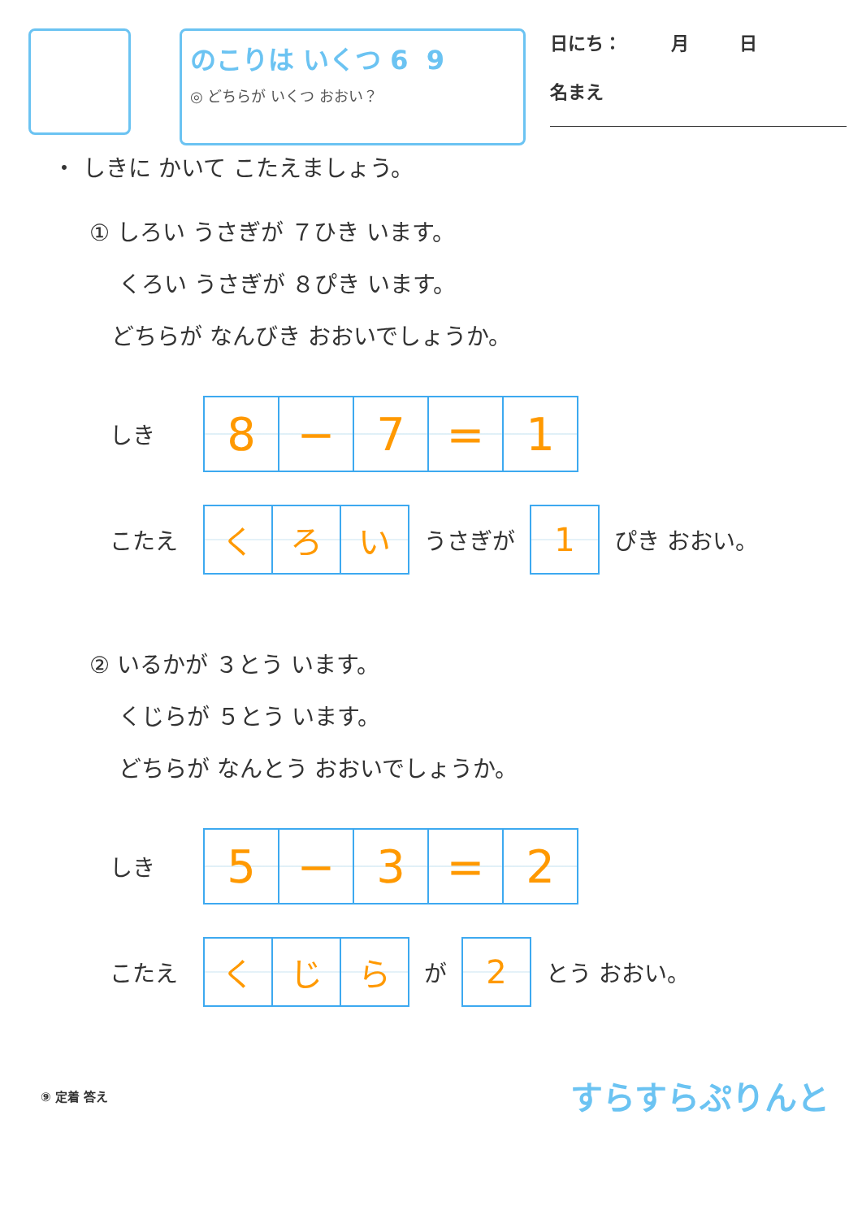のこりは いくつ 6 9
◎ どちらが いくつ おおい？
日にち： 月 日
名まえ
・ しきに かいて こたえましょう。
① しろい うさぎが ７ひき います。
くろい うさぎが ８ぴき います。
どちらが なんびき おおいでしょうか。
しき
| 8 | − | 7 | = | 1 |
こたえ
| く | ろ | い |
うさぎが
| 1 |
ぴき おおい。
② いるかが ３とう います。
くじらが ５とう います。
どちらが なんとう おおいでしょうか。
しき
| 5 | − | 3 | = | 2 |
こたえ
| く | じ | ら |
が
| 2 |
とう おおい。
⑨ 定着 答え すらすらぷりんと